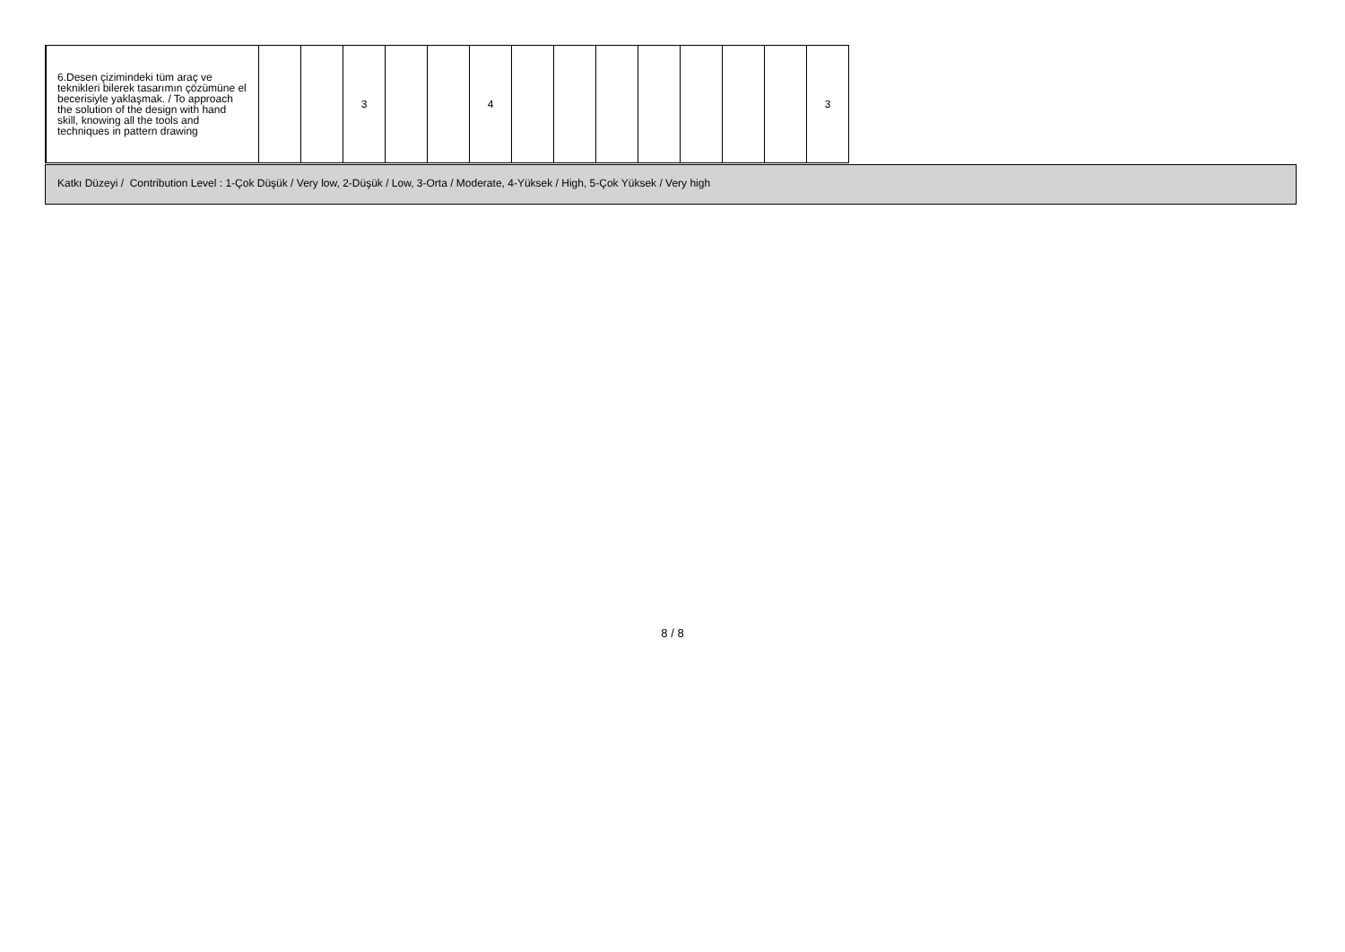| 6.Desen çizimindeki tüm araç ve teknikleri bilerek tasarımın çözümüne el becerisiyle yaklaşmak. / To approach the solution of the design with hand skill, knowing all the tools and techniques in pattern drawing | | | 3 | | | 4 | | | | | | | | 3 |
Katkı Düzeyi / Contribution Level : 1-Çok Düşük / Very low, 2-Düşük / Low, 3-Orta / Moderate, 4-Yüksek / High, 5-Çok Yüksek / Very high
8 / 8